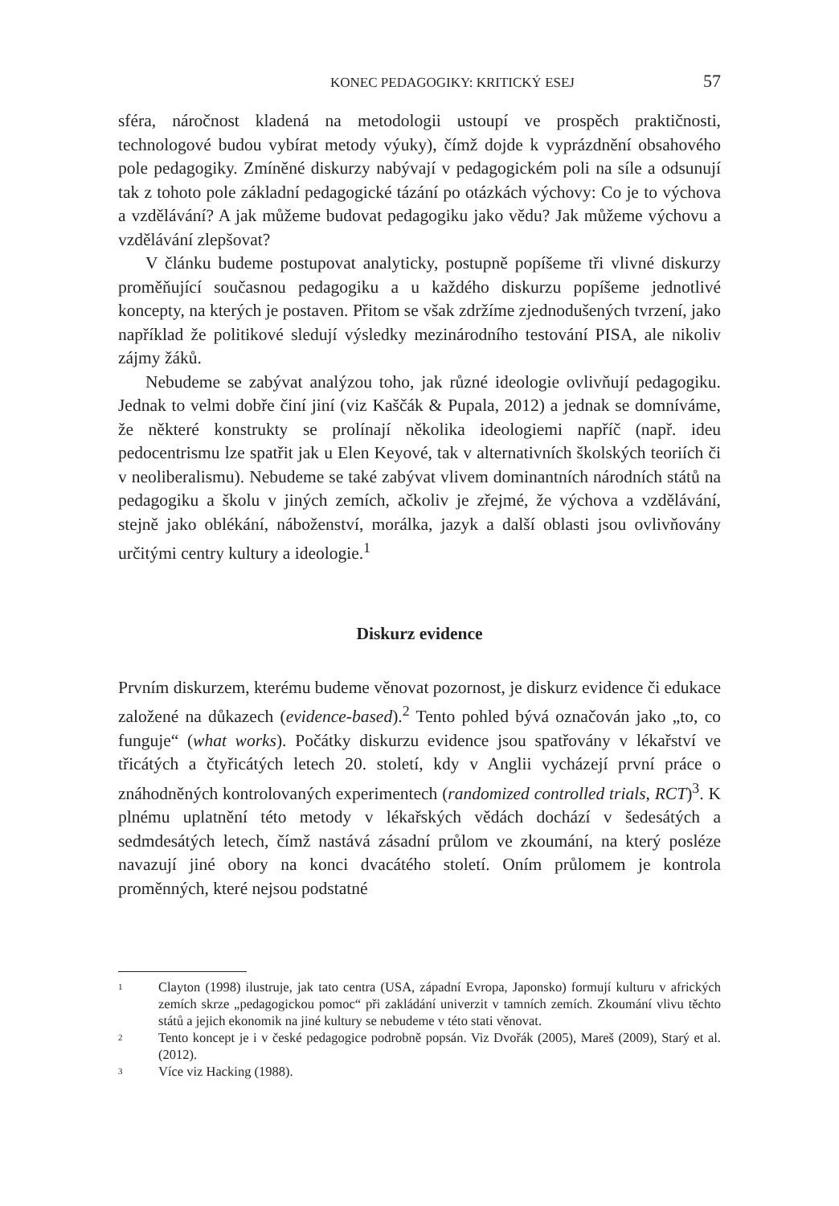KONEC PEDAGOGIKY: KRITICKÝ ESEJ 57
sféra, náročnost kladená na metodologii ustoupí ve prospěch praktičnosti, technologové budou vybírat metody výuky), čímž dojde k vyprázdnění obsahového pole pedagogiky. Zmíněné diskurzy nabývají v pedagogickém poli na síle a odsunují tak z tohoto pole základní pedagogické tázání po otázkách výchovy: Co je to výchova a vzdělávání? A jak můžeme budovat pedagogiku jako vědu? Jak můžeme výchovu a vzdělávání zlepšovat?
V článku budeme postupovat analyticky, postupně popíšeme tři vlivné diskurzy proměňující současnou pedagogiku a u každého diskurzu popíšeme jednotlivé koncepty, na kterých je postaven. Přitom se však zdržíme zjednodušených tvrzení, jako například že politikové sledují výsledky mezinárodního testování PISA, ale nikoliv zájmy žáků.
Nebudeme se zabývat analýzou toho, jak různé ideologie ovlivňují pedagogiku. Jednak to velmi dobře činí jiní (viz Kaščák & Pupala, 2012) a jednak se domníváme, že některé konstrukty se prolínají několika ideologiemi napříč (např. ideu pedocentrismu lze spatřit jak u Elen Keyové, tak v alternativních školských teoriích či v neoliberalismu). Nebudeme se také zabývat vlivem dominantních národních států na pedagogiku a školu v jiných zemích, ačkoliv je zřejmé, že výchova a vzdělávání, stejně jako oblékání, náboženství, morálka, jazyk a další oblasti jsou ovlivňovány určitými centry kultury a ideologie.<sup>1</sup>
Diskurz evidence
Prvním diskurzem, kterému budeme věnovat pozornost, je diskurz evidence či edukace založené na důkazech (evidence-based).<sup>2</sup> Tento pohled bývá označován jako „to, co funguje“ (what works). Počátky diskurzu evidence jsou spatřovány v lékařství ve třicátých a čtyřicátých letech 20. století, kdy v Anglii vycházejí první práce o znáhodněných kontrolovaných experimentech (randomized controlled trials, RCT)<sup>3</sup>. K plnému uplatnění této metody v lékařských vědách dochází v šedesátých a sedmdesátých letech, čímž nastává zásadní průlom ve zkoumání, na který posléze navazují jiné obory na konci dvacátého století. Oním průlomem je kontrola proměnných, které nejsou podstatné
1 Clayton (1998) ilustruje, jak tato centra (USA, západní Evropa, Japonsko) formují kulturu v afrických zemích skrze „pedagogickou pomoc“ při zakládání univerzit v tamních zemích. Zkoumání vlivu těchto států a jejich ekonomik na jiné kultury se nebudeme v této stati věnovat.
2 Tento koncept je i v české pedagogice podrobně popsán. Viz Dvořák (2005), Mareš (2009), Starý et al. (2012).
3 Více viz Hacking (1988).